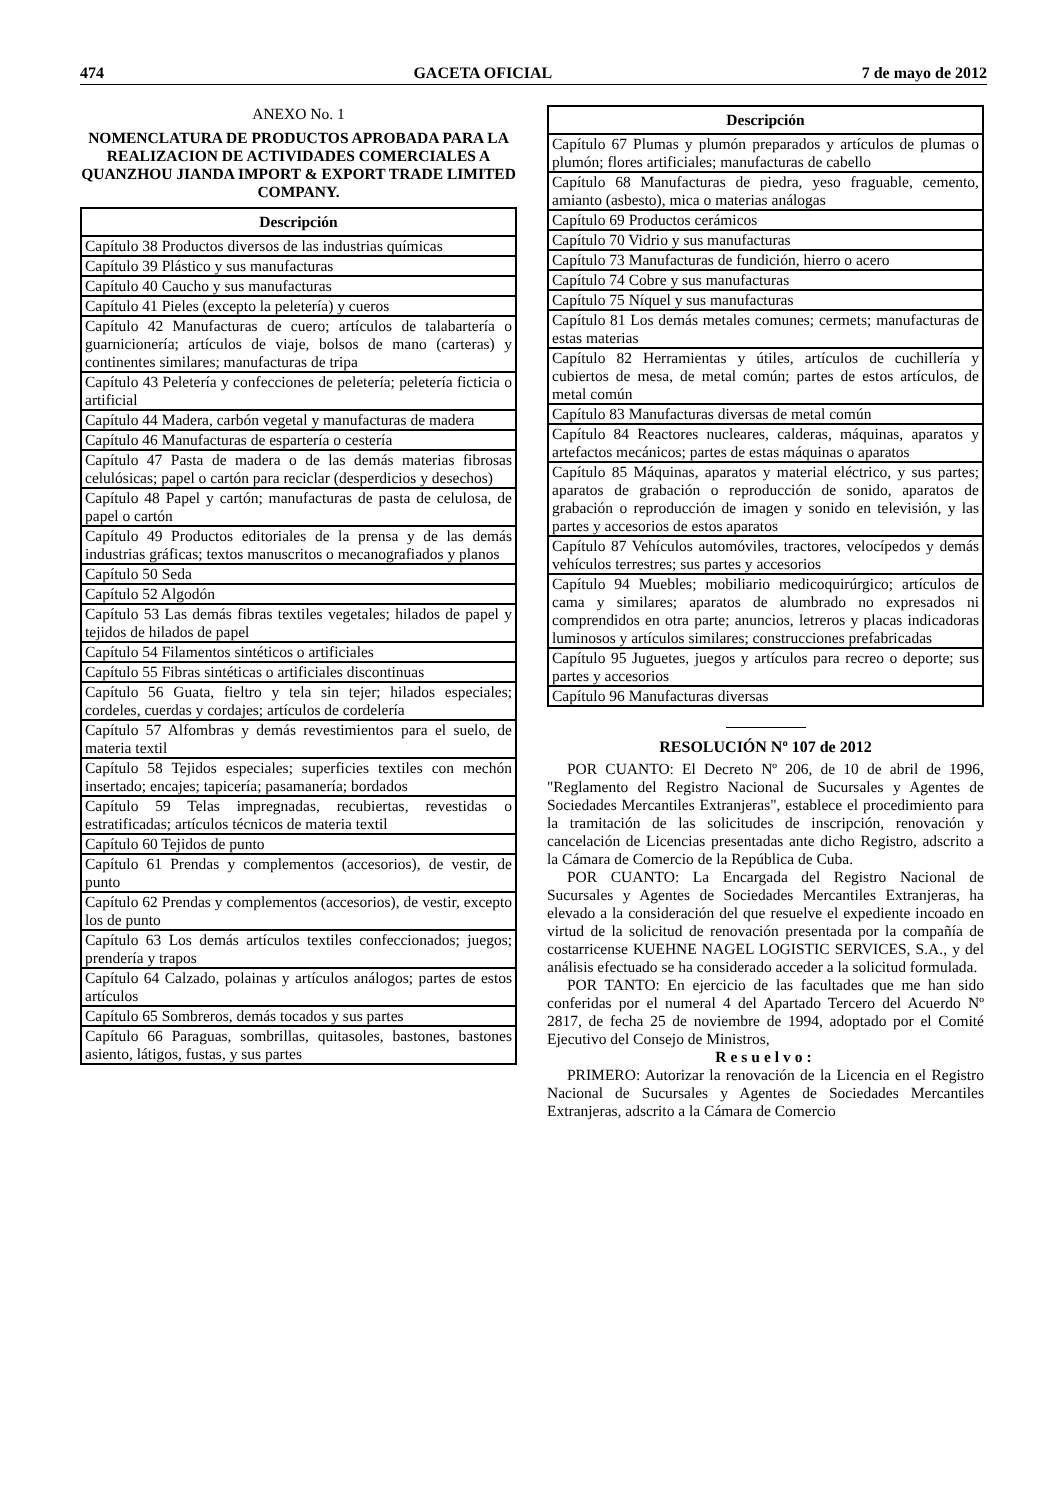474 GACETA OFICIAL 7 de mayo de 2012
ANEXO No. 1
NOMENCLATURA DE PRODUCTOS APROBADA PARA LA REALIZACION DE ACTIVIDADES COMERCIALES A QUANZHOU JIANDA IMPORT & EXPORT TRADE LIMITED COMPANY.
| Descripción |
| --- |
| Capítulo 38 Productos diversos de las industrias químicas |
| Capítulo 39 Plástico y sus manufacturas |
| Capítulo 40 Caucho y sus manufacturas |
| Capítulo 41 Pieles (excepto la peletería) y cueros |
| Capítulo 42 Manufacturas de cuero; artículos de talabartería o guarnicionería; artículos de viaje, bolsos de mano (carteras) y continentes similares; manufacturas de tripa |
| Capítulo 43 Peletería y confecciones de peletería; peletería ficticia o artificial |
| Capítulo 44 Madera, carbón vegetal y manufacturas de madera |
| Capítulo 46 Manufacturas de espartería o cestería |
| Capítulo 47 Pasta de madera o de las demás materias fibrosas celulósicas; papel o cartón para reciclar (desperdicios y desechos) |
| Capítulo 48 Papel y cartón; manufacturas de pasta de celulosa, de papel o cartón |
| Capítulo 49 Productos editoriales de la prensa y de las demás industrias gráficas; textos manuscritos o mecanografiados y planos |
| Capítulo 50 Seda |
| Capítulo 52 Algodón |
| Capítulo 53 Las demás fibras textiles vegetales; hilados de papel y tejidos de hilados de papel |
| Capítulo 54 Filamentos sintéticos o artificiales |
| Capítulo 55 Fibras sintéticas o artificiales discontinuas |
| Capítulo 56 Guata, fieltro y tela sin tejer; hilados especiales; cordeles, cuerdas y cordajes; artículos de cordelería |
| Capítulo 57 Alfombras y demás revestimientos para el suelo, de materia textil |
| Capítulo 58 Tejidos especiales; superficies textiles con mechón insertado; encajes; tapicería; pasamanería; bordados |
| Capítulo 59 Telas impregnadas, recubiertas, revestidas o estratificadas; artículos técnicos de materia textil |
| Capítulo 60 Tejidos de punto |
| Capítulo 61 Prendas y complementos (accesorios), de vestir, de punto |
| Capítulo 62 Prendas y complementos (accesorios), de vestir, excepto los de punto |
| Capítulo 63 Los demás artículos textiles confeccionados; juegos; prendería y trapos |
| Capítulo 64 Calzado, polainas y artículos análogos; partes de estos artículos |
| Capítulo 65 Sombreros, demás tocados y sus partes |
| Capítulo 66 Paraguas, sombrillas, quitasoles, bastones, bastones asiento, látigos, fustas, y sus partes |
| Descripción |
| --- |
| Capítulo 67 Plumas y plumón preparados y artículos de plumas o plumón; flores artificiales; manufacturas de cabello |
| Capítulo 68 Manufacturas de piedra, yeso fraguable, cemento, amianto (asbesto), mica o materias análogas |
| Capítulo 69 Productos cerámicos |
| Capítulo 70 Vidrio y sus manufacturas |
| Capítulo 73 Manufacturas de fundición, hierro o acero |
| Capítulo 74 Cobre y sus manufacturas |
| Capítulo 75 Níquel y sus manufacturas |
| Capítulo 81 Los demás metales comunes; cermets; manufacturas de estas materias |
| Capítulo 82 Herramientas y útiles, artículos de cuchillería y cubiertos de mesa, de metal común; partes de estos artículos, de metal común |
| Capítulo 83 Manufacturas diversas de metal común |
| Capítulo 84 Reactores nucleares, calderas, máquinas, aparatos y artefactos mecánicos; partes de estas máquinas o aparatos |
| Capítulo 85 Máquinas, aparatos y material eléctrico, y sus partes; aparatos de grabación o reproducción de sonido, aparatos de grabación o reproducción de imagen y sonido en televisión, y las partes y accesorios de estos aparatos |
| Capítulo 87 Vehículos automóviles, tractores, velocípedos y demás vehículos terrestres; sus partes y accesorios |
| Capítulo 94 Muebles; mobiliario medicoquirúrgico; artículos de cama y similares; aparatos de alumbrado no expresados ni comprendidos en otra parte; anuncios, letreros y placas indicadoras luminosos y artículos similares; construcciones prefabricadas |
| Capítulo 95 Juguetes, juegos y artículos para recreo o deporte; sus partes y accesorios |
| Capítulo 96 Manufacturas diversas |
RESOLUCIÓN Nº 107 de 2012
POR CUANTO: El Decreto Nº 206, de 10 de abril de 1996, "Reglamento del Registro Nacional de Sucursales y Agentes de Sociedades Mercantiles Extranjeras", establece el procedimiento para la tramitación de las solicitudes de inscripción, renovación y cancelación de Licencias presentadas ante dicho Registro, adscrito a la Cámara de Comercio de la República de Cuba.
POR CUANTO: La Encargada del Registro Nacional de Sucursales y Agentes de Sociedades Mercantiles Extranjeras, ha elevado a la consideración del que resuelve el expediente incoado en virtud de la solicitud de renovación presentada por la compañía de costarricense KUEHNE NAGEL LOGISTIC SERVICES, S.A., y del análisis efectuado se ha considerado acceder a la solicitud formulada.
POR TANTO: En ejercicio de las facultades que me han sido conferidas por el numeral 4 del Apartado Tercero del Acuerdo Nº 2817, de fecha 25 de noviembre de 1994, adoptado por el Comité Ejecutivo del Consejo de Ministros,
Resuelvo:
PRIMERO: Autorizar la renovación de la Licencia en el Registro Nacional de Sucursales y Agentes de Sociedades Mercantiles Extranjeras, adscrito a la Cámara de Comercio